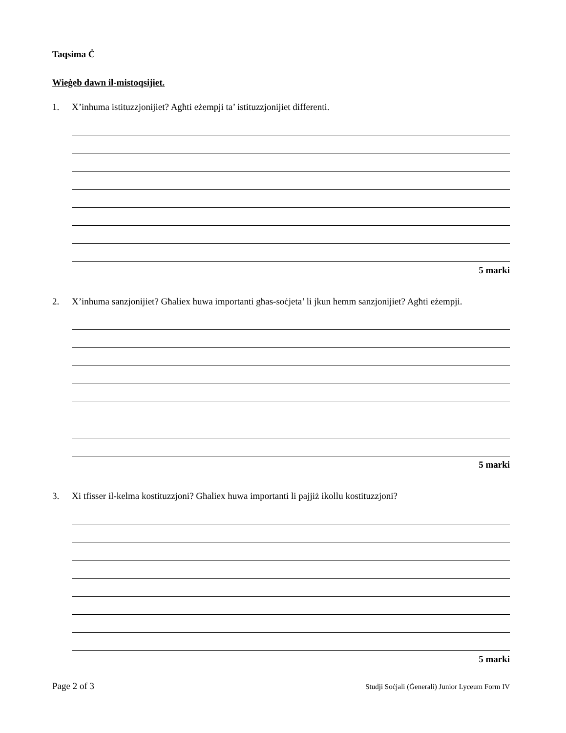Taqsima Ċ
Wieġeb dawn il-mistoqsijiet.
1. X’inhuma istituzzjonijiet? Agħti eżempji ta’ istituzzjonijiet differenti.
5 marki
2. X’inhuma sanzjonijiet? Għaliex huwa importanti għas-soċjeta’ li jkun hemm sanzjonijiet? Agħti eżempji.
5 marki
3. Xi tfisser il-kelma kostituzzjoni? Għaliex huwa importanti li pajjiż ikollu kostituzzjoni?
5 marki
Page 2 of 3 Studji Soċjali (Ġenerali) Junior Lyceum Form IV